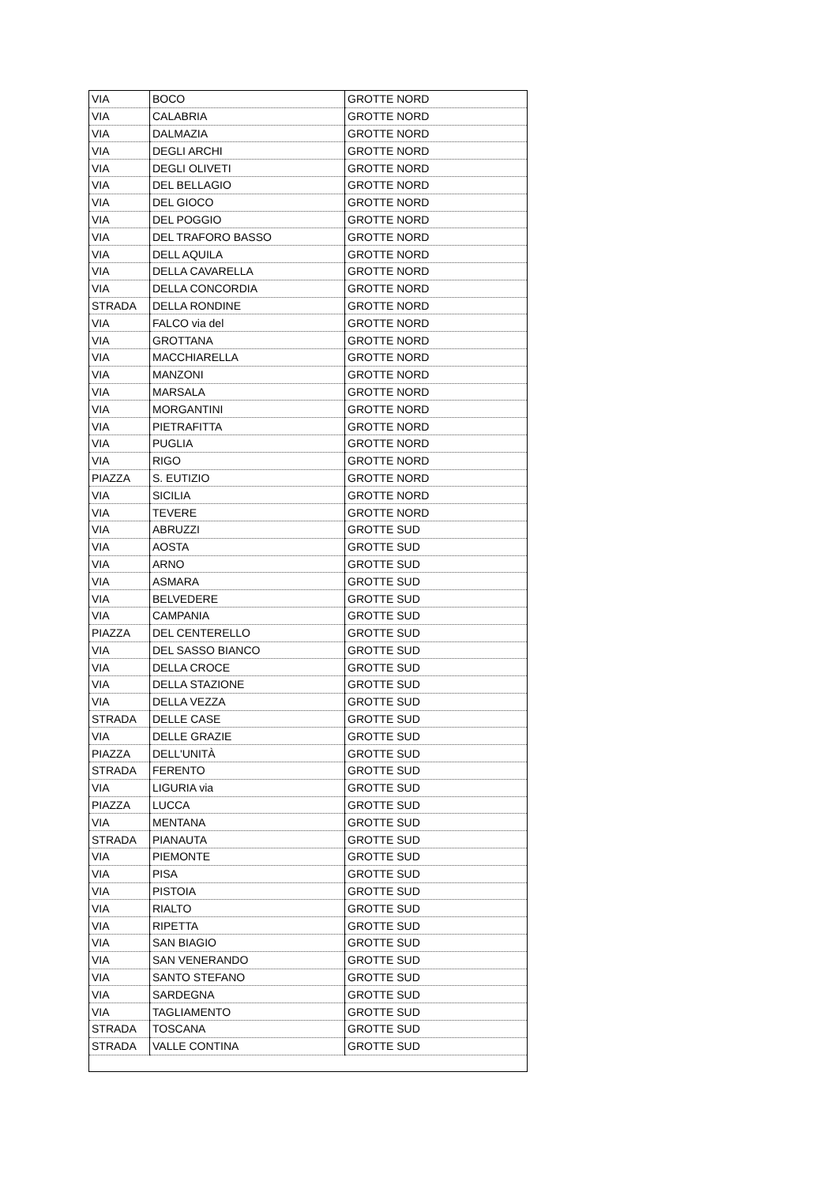| VIA | BOCO | GROTTE NORD |
| VIA | CALABRIA | GROTTE NORD |
| VIA | DALMAZIA | GROTTE NORD |
| VIA | DEGLI ARCHI | GROTTE NORD |
| VIA | DEGLI OLIVETI | GROTTE NORD |
| VIA | DEL BELLAGIO | GROTTE NORD |
| VIA | DEL GIOCO | GROTTE NORD |
| VIA | DEL POGGIO | GROTTE NORD |
| VIA | DEL TRAFORO BASSO | GROTTE NORD |
| VIA | DELL AQUILA | GROTTE NORD |
| VIA | DELLA CAVARELLA | GROTTE NORD |
| VIA | DELLA CONCORDIA | GROTTE NORD |
| STRADA | DELLA RONDINE | GROTTE NORD |
| VIA | FALCO via del | GROTTE NORD |
| VIA | GROTTANA | GROTTE NORD |
| VIA | MACCHIARELLA | GROTTE NORD |
| VIA | MANZONI | GROTTE NORD |
| VIA | MARSALA | GROTTE NORD |
| VIA | MORGANTINI | GROTTE NORD |
| VIA | PIETRAFITTA | GROTTE NORD |
| VIA | PUGLIA | GROTTE NORD |
| VIA | RIGO | GROTTE NORD |
| PIAZZA | S. EUTIZIO | GROTTE NORD |
| VIA | SICILIA | GROTTE NORD |
| VIA | TEVERE | GROTTE NORD |
| VIA | ABRUZZI | GROTTE SUD |
| VIA | AOSTA | GROTTE SUD |
| VIA | ARNO | GROTTE SUD |
| VIA | ASMARA | GROTTE SUD |
| VIA | BELVEDERE | GROTTE SUD |
| VIA | CAMPANIA | GROTTE SUD |
| PIAZZA | DEL CENTERELLO | GROTTE SUD |
| VIA | DEL SASSO BIANCO | GROTTE SUD |
| VIA | DELLA CROCE | GROTTE SUD |
| VIA | DELLA STAZIONE | GROTTE SUD |
| VIA | DELLA VEZZA | GROTTE SUD |
| STRADA | DELLE CASE | GROTTE SUD |
| VIA | DELLE GRAZIE | GROTTE SUD |
| PIAZZA | DELL'UNITÀ | GROTTE SUD |
| STRADA | FERENTO | GROTTE SUD |
| VIA | LIGURIA via | GROTTE SUD |
| PIAZZA | LUCCA | GROTTE SUD |
| VIA | MENTANA | GROTTE SUD |
| STRADA | PIANAUTA | GROTTE SUD |
| VIA | PIEMONTE | GROTTE SUD |
| VIA | PISA | GROTTE SUD |
| VIA | PISTOIA | GROTTE SUD |
| VIA | RIALTO | GROTTE SUD |
| VIA | RIPETTA | GROTTE SUD |
| VIA | SAN BIAGIO | GROTTE SUD |
| VIA | SAN VENERANDO | GROTTE SUD |
| VIA | SANTO STEFANO | GROTTE SUD |
| VIA | SARDEGNA | GROTTE SUD |
| VIA | TAGLIAMENTO | GROTTE SUD |
| STRADA | TOSCANA | GROTTE SUD |
| STRADA | VALLE CONTINA | GROTTE SUD |